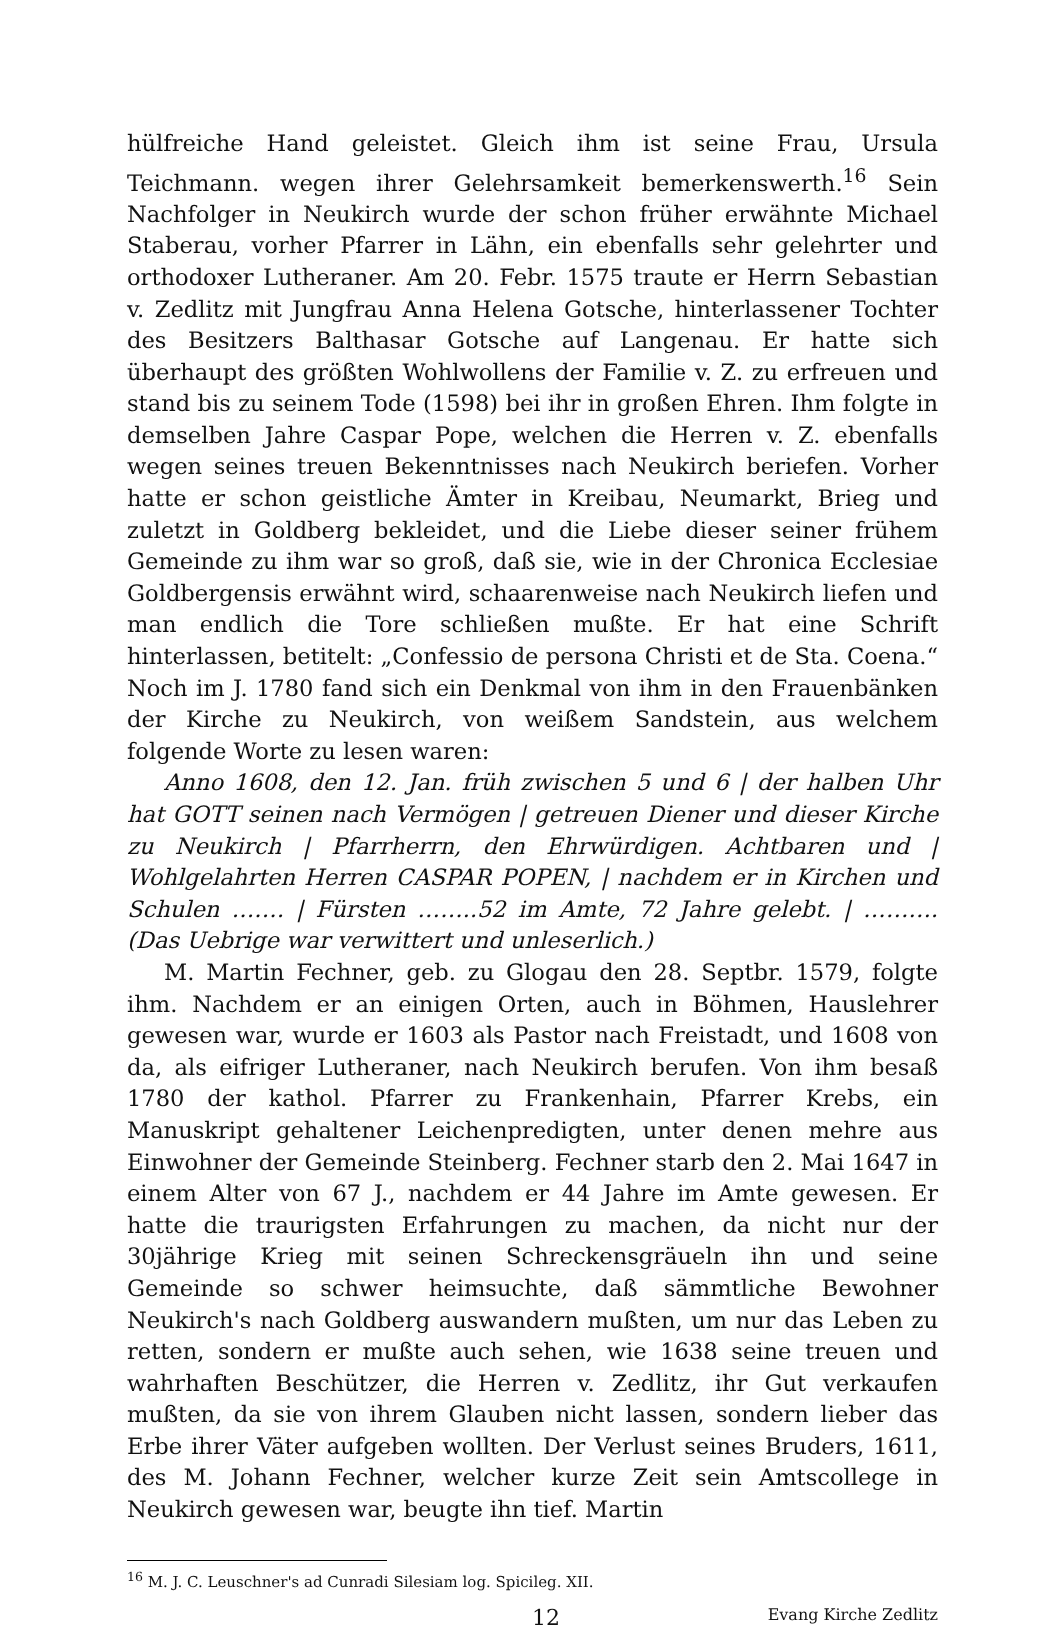hülfreiche Hand geleistet. Gleich ihm ist seine Frau, Ursula Teichmann. wegen ihrer Gelehrsamkeit bemerkenswerth.<sup>16</sup> Sein Nachfolger in Neukirch wurde der schon früher erwähnte Michael Staberau, vorher Pfarrer in Lähn, ein ebenfalls sehr gelehrter und orthodoxer Lutheraner. Am 20. Febr. 1575 traute er Herrn Sebastian v. Zedlitz mit Jungfrau Anna Helena Gotsche, hinterlassener Tochter des Besitzers Balthasar Gotsche auf Langenau. Er hatte sich überhaupt des größten Wohlwollens der Familie v. Z. zu erfreuen und stand bis zu seinem Tode (1598) bei ihr in großen Ehren. Ihm folgte in demselben Jahre Caspar Pope, welchen die Herren v. Z. ebenfalls wegen seines treuen Bekenntnisses nach Neukirch beriefen. Vorher hatte er schon geistliche Ämter in Kreibau, Neumarkt, Brieg und zuletzt in Goldberg bekleidet, und die Liebe dieser seiner frühem Gemeinde zu ihm war so groß, daß sie, wie in der Chronica Ecclesiae Goldbergensis erwähnt wird, schaarenweise nach Neukirch liefen und man endlich die Tore schließen mußte. Er hat eine Schrift hinterlassen, betitelt: „Confessio de persona Christi et de Sta. Coena.“ Noch im J. 1780 fand sich ein Denkmal von ihm in den Frauenbänken der Kirche zu Neukirch, von weißem Sandstein, aus welchem folgende Worte zu lesen waren:
Anno 1608, den 12. Jan. früh zwischen 5 und 6 | der halben Uhr hat GOTT seinen nach Vermögen | getreuen Diener und dieser Kirche zu Neukirch | Pfarrherrn, den Ehrwürdigen. Achtbaren und | Wohlgelahrten Herren CASPAR POPEN, | nachdem er in Kirchen und Schulen ……. | Fürsten ……..52 im Amte, 72 Jahre gelebt. | ………. (Das Uebrige war verwittert und unleserlich.)
M. Martin Fechner, geb. zu Glogau den 28. Septbr. 1579, folgte ihm. Nachdem er an einigen Orten, auch in Böhmen, Hauslehrer gewesen war, wurde er 1603 als Pastor nach Freistadt, und 1608 von da, als eifriger Lutheraner, nach Neukirch berufen. Von ihm besaß 1780 der kathol. Pfarrer zu Frankenhain, Pfarrer Krebs, ein Manuskript gehaltener Leichenpredigten, unter denen mehre aus Einwohner der Gemeinde Steinberg. Fechner starb den 2. Mai 1647 in einem Alter von 67 J., nachdem er 44 Jahre im Amte gewesen. Er hatte die traurigsten Erfahrungen zu machen, da nicht nur der 30jährige Krieg mit seinen Schreckensgräueln ihn und seine Gemeinde so schwer heimsuchte, daß sämmtliche Bewohner Neukirch's nach Goldberg auswandern mußten, um nur das Leben zu retten, sondern er mußte auch sehen, wie 1638 seine treuen und wahrhaften Beschützer, die Herren v. Zedlitz, ihr Gut verkaufen mußten, da sie von ihrem Glauben nicht lassen, sondern lieber das Erbe ihrer Väter aufgeben wollten. Der Verlust seines Bruders, 1611, des M. Johann Fechner, welcher kurze Zeit sein Amtscollege in Neukirch gewesen war, beugte ihn tief. Martin
<sup>16</sup> M. J. C. Leuschner's ad Cunradi Silesiam log. Spicileg. XII.
12 Evang Kirche Zedlitz